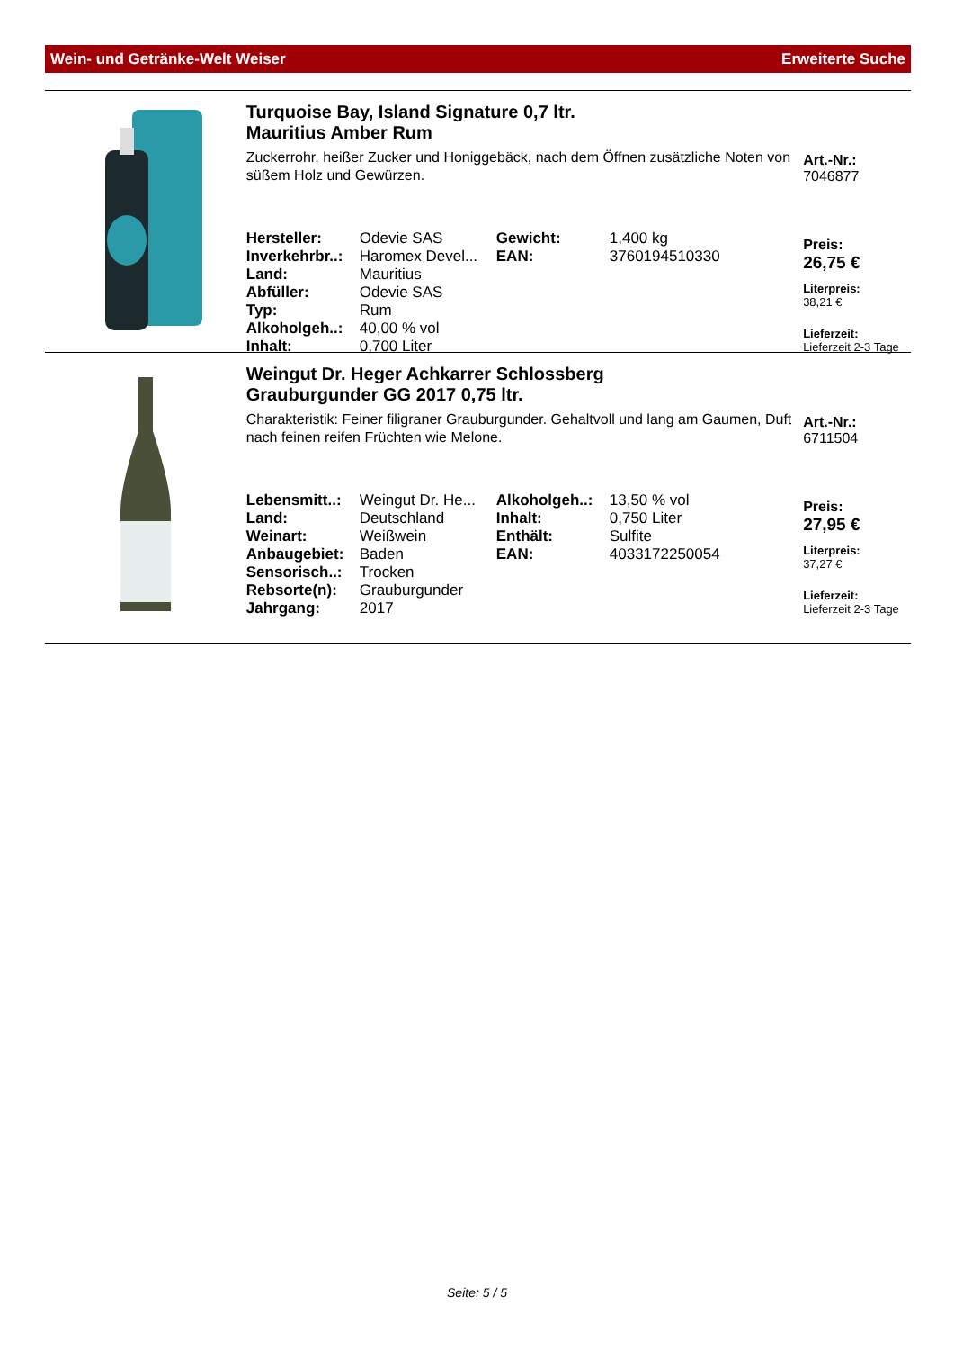Wein- und Getränke-Welt Weiser Erweiterte Suche
Turquoise Bay, Island Signature 0,7 ltr.
Mauritius Amber Rum
Zuckerrohr, heißer Zucker und Honiggebäck, nach dem Öffnen zusätzliche Noten von süßem Holz und Gewürzen.
| Hersteller: | Odevie SAS | Gewicht: | 1,400 kg |
| Inverkehrbr..: | Haromex Devel... | EAN: | 3760194510330 |
| Land: | Mauritius | | |
| Abfüller: | Odevie SAS | | |
| Typ: | Rum | | |
| Alkoholgeh..: | 40,00 % vol | | |
| Inhalt: | 0,700 Liter | | |
Art.-Nr.:
7046877
Preis:
26,75 €
Literpreis:
38,21 €
Lieferzeit:
Lieferzeit 2-3 Tage
Weingut Dr. Heger Achkarrer Schlossberg
Grauburgunder GG 2017 0,75 ltr.
Charakteristik: Feiner filigraner Grauburgunder. Gehaltvoll und lang am Gaumen, Duft nach feinen reifen Früchten wie Melone.
| Lebensmitt..: | Weingut Dr. He... | Alkoholgeh..: | 13,50 % vol |
| Land: | Deutschland | Inhalt: | 0,750 Liter |
| Weinart: | Weißwein | Enthält: | Sulfite |
| Anbaugebiet: | Baden | EAN: | 4033172250054 |
| Sensorisch..: | Trocken | | |
| Rebsorte(n): | Grauburgunder | | |
| Jahrgang: | 2017 | | |
Art.-Nr.:
6711504
Preis:
27,95 €
Literpreis:
37,27 €
Lieferzeit:
Lieferzeit 2-3 Tage
Seite: 5 / 5